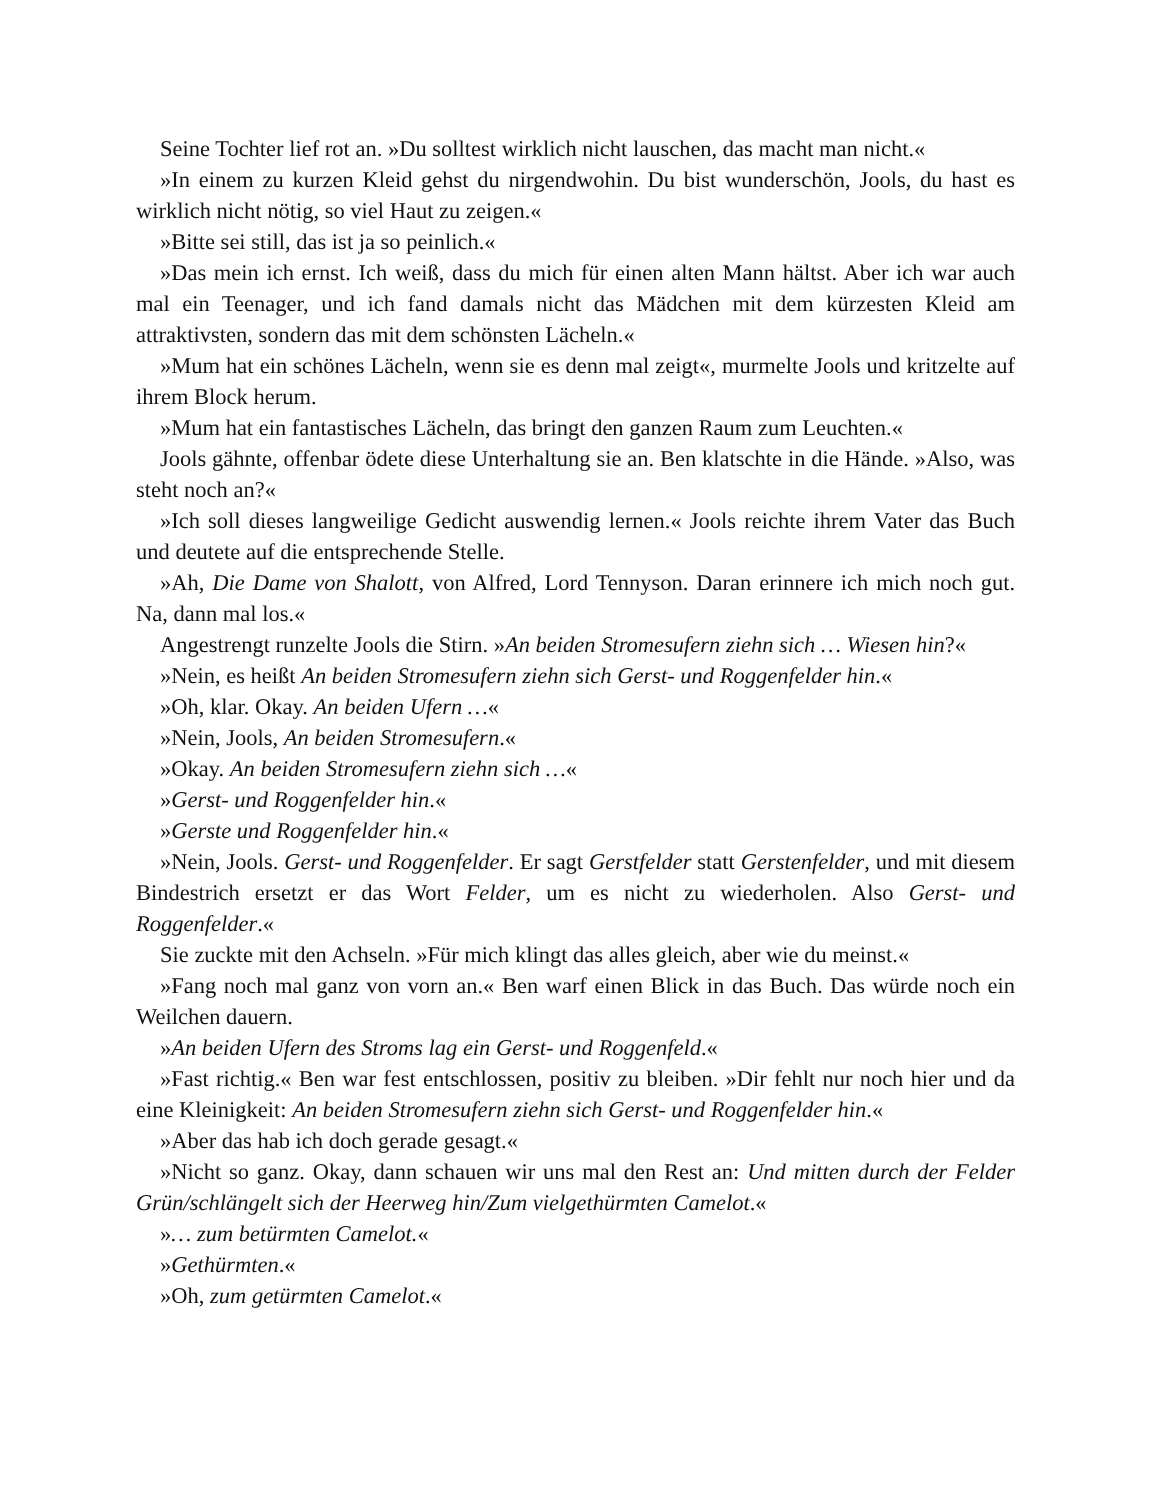Seine Tochter lief rot an. »Du solltest wirklich nicht lauschen, das macht man nicht.«
»In einem zu kurzen Kleid gehst du nirgendwohin. Du bist wunderschön, Jools, du hast es wirklich nicht nötig, so viel Haut zu zeigen.«
»Bitte sei still, das ist ja so peinlich.«
»Das mein ich ernst. Ich weiß, dass du mich für einen alten Mann hältst. Aber ich war auch mal ein Teenager, und ich fand damals nicht das Mädchen mit dem kürzesten Kleid am attraktivsten, sondern das mit dem schönsten Lächeln.«
»Mum hat ein schönes Lächeln, wenn sie es denn mal zeigt«, murmelte Jools und kritzelte auf ihrem Block herum.
»Mum hat ein fantastisches Lächeln, das bringt den ganzen Raum zum Leuchten.«
Jools gähnte, offenbar ödete diese Unterhaltung sie an. Ben klatschte in die Hände. »Also, was steht noch an?«
»Ich soll dieses langweilige Gedicht auswendig lernen.« Jools reichte ihrem Vater das Buch und deutete auf die entsprechende Stelle.
»Ah, Die Dame von Shalott, von Alfred, Lord Tennyson. Daran erinnere ich mich noch gut. Na, dann mal los.«
Angestrengt runzelte Jools die Stirn. »An beiden Stromesufern ziehn sich … Wiesen hin?«
»Nein, es heißt An beiden Stromesufern ziehn sich Gerst- und Roggenfelder hin.«
»Oh, klar. Okay. An beiden Ufern …«
»Nein, Jools, An beiden Stromesufern.«
»Okay. An beiden Stromesufern ziehn sich …«
»Gerst- und Roggenfelder hin.«
»Gerste und Roggenfelder hin.«
»Nein, Jools. Gerst- und Roggenfelder. Er sagt Gerstfelder statt Gerstenfelder, und mit diesem Bindestrich ersetzt er das Wort Felder, um es nicht zu wiederholen. Also Gerst- und Roggenfelder.«
Sie zuckte mit den Achseln. »Für mich klingt das alles gleich, aber wie du meinst.«
»Fang noch mal ganz von vorn an.« Ben warf einen Blick in das Buch. Das würde noch ein Weilchen dauern.
»An beiden Ufern des Stroms lag ein Gerst- und Roggenfeld.«
»Fast richtig.« Ben war fest entschlossen, positiv zu bleiben. »Dir fehlt nur noch hier und da eine Kleinigkeit: An beiden Stromesufern ziehn sich Gerst- und Roggenfelder hin.«
»Aber das hab ich doch gerade gesagt.«
»Nicht so ganz. Okay, dann schauen wir uns mal den Rest an: Und mitten durch der Felder Grün/schlängelt sich der Heerweg hin/Zum vielgethürmten Camelot.«
»… zum betürmten Camelot.«
»Gethürmten.«
»Oh, zum getürmten Camelot.«